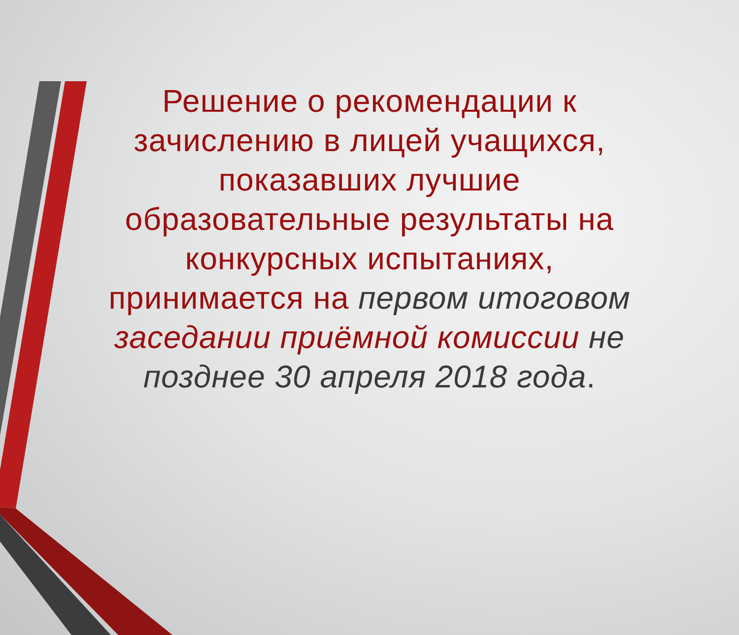Решение о рекомендации к зачислению в лицей учащихся, показавших лучшие образовательные результаты на конкурсных испытаниях, принимается на первом итоговом заседании приёмной комиссии не позднее 30 апреля 2018 года.